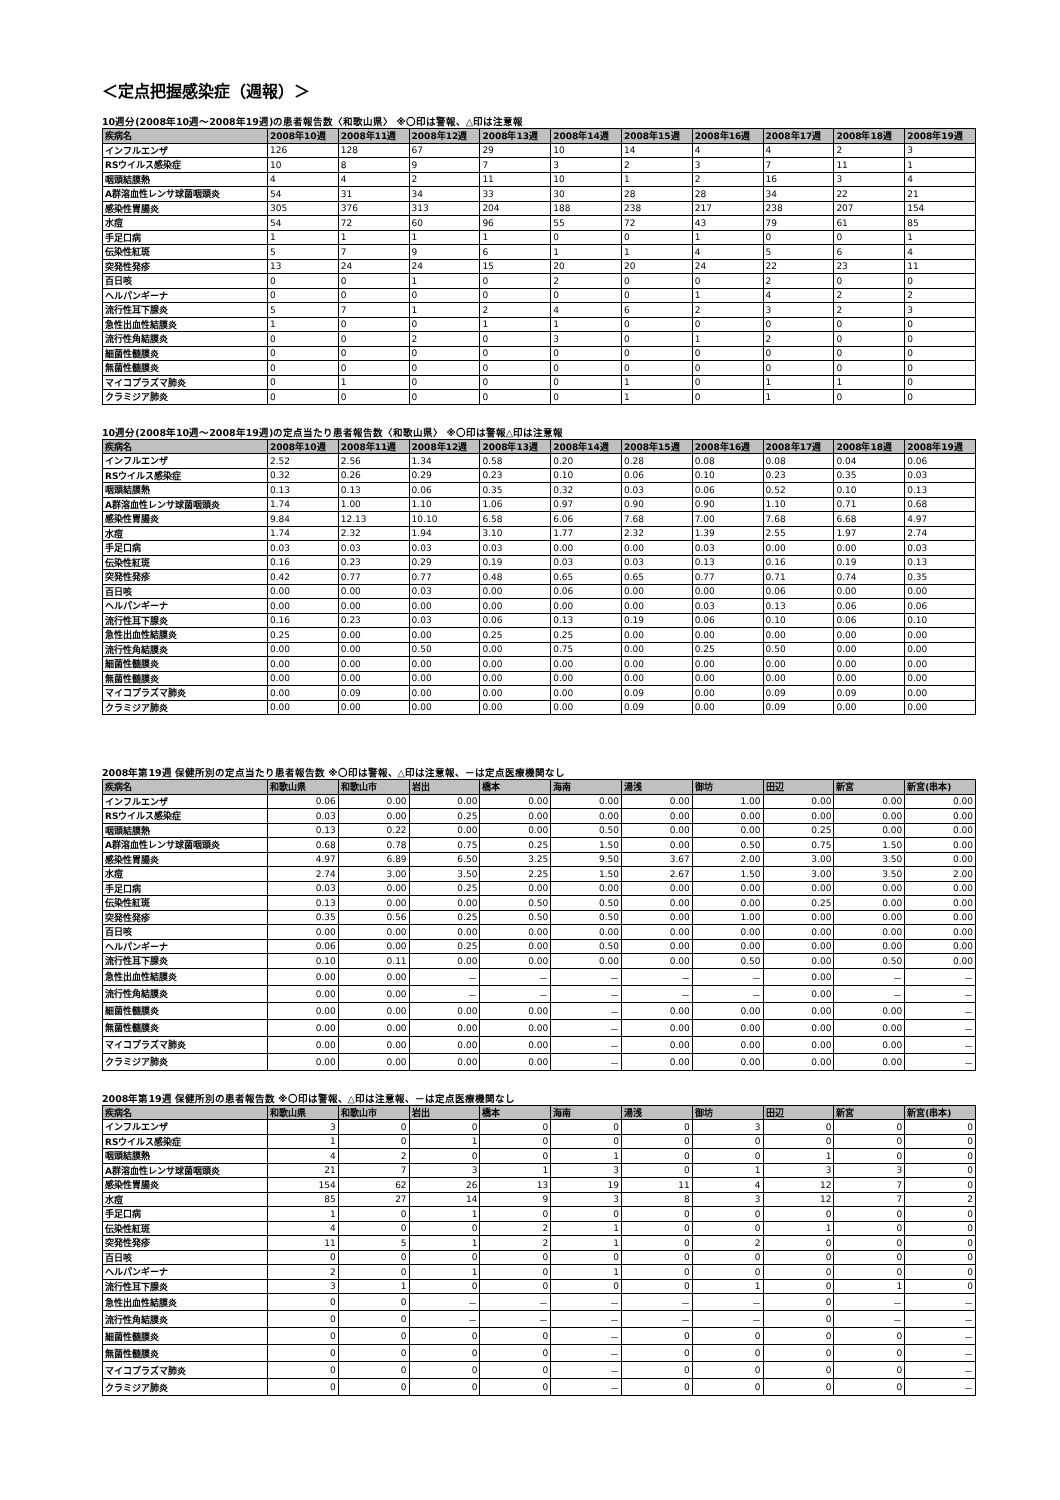＜定点把握感染症（週報）＞
10週分(2008年10週～2008年19週)の患者報告数〈和歌山県〉 ※〇印は警報、△印は注意報
| 疾病名 | 2008年10週 | 2008年11週 | 2008年12週 | 2008年13週 | 2008年14週 | 2008年15週 | 2008年16週 | 2008年17週 | 2008年18週 | 2008年19週 |
| --- | --- | --- | --- | --- | --- | --- | --- | --- | --- | --- |
| インフルエンザ | 126 | 128 | 67 | 29 | 10 | 14 | 4 | 4 | 2 | 3 |
| RSウイルス感染症 | 10 | 8 | 9 | 7 | 3 | 2 | 3 | 7 | 11 | 1 |
| 咽頭結膜熱 | 4 | 4 | 2 | 11 | 10 | 1 | 2 | 16 | 3 | 4 |
| A群溶血性レンサ球菌咽頭炎 | 54 | 31 | 34 | 33 | 30 | 28 | 28 | 34 | 22 | 21 |
| 感染性胃腸炎 | 305 | 376 | 313 | 204 | 188 | 238 | 217 | 238 | 207 | 154 |
| 水痘 | 54 | 72 | 60 | 96 | 55 | 72 | 43 | 79 | 61 | 85 |
| 手足口病 | 1 | 1 | 1 | 1 | 0 | 0 | 1 | 0 | 0 | 1 |
| 伝染性紅斑 | 5 | 7 | 9 | 6 | 1 | 1 | 4 | 5 | 6 | 4 |
| 突発性発疹 | 13 | 24 | 24 | 15 | 20 | 20 | 24 | 22 | 23 | 11 |
| 百日咳 | 0 | 0 | 1 | 0 | 2 | 0 | 0 | 2 | 0 | 0 |
| ヘルパンギーナ | 0 | 0 | 0 | 0 | 0 | 0 | 1 | 4 | 2 | 2 |
| 流行性耳下腺炎 | 5 | 7 | 1 | 2 | 4 | 6 | 2 | 3 | 2 | 3 |
| 急性出血性結膜炎 | 1 | 0 | 0 | 1 | 1 | 0 | 0 | 0 | 0 | 0 |
| 流行性角結膜炎 | 0 | 0 | 2 | 0 | 3 | 0 | 1 | 2 | 0 | 0 |
| 細菌性髄膜炎 | 0 | 0 | 0 | 0 | 0 | 0 | 0 | 0 | 0 | 0 |
| 無菌性髄膜炎 | 0 | 0 | 0 | 0 | 0 | 0 | 0 | 0 | 0 | 0 |
| マイコプラズマ肺炎 | 0 | 1 | 0 | 0 | 0 | 1 | 0 | 1 | 1 | 0 |
| クラミジア肺炎 | 0 | 0 | 0 | 0 | 0 | 1 | 0 | 1 | 0 | 0 |
10週分(2008年10週～2008年19週)の定点当たり患者報告数〈和歌山県〉 ※〇印は警報△印は注意報
| 疾病名 | 2008年10週 | 2008年11週 | 2008年12週 | 2008年13週 | 2008年14週 | 2008年15週 | 2008年16週 | 2008年17週 | 2008年18週 | 2008年19週 |
| --- | --- | --- | --- | --- | --- | --- | --- | --- | --- | --- |
| インフルエンザ | 2.52 | 2.56 | 1.34 | 0.58 | 0.20 | 0.28 | 0.08 | 0.08 | 0.04 | 0.06 |
| RSウイルス感染症 | 0.32 | 0.26 | 0.29 | 0.23 | 0.10 | 0.06 | 0.10 | 0.23 | 0.35 | 0.03 |
| 咽頭結膜熱 | 0.13 | 0.13 | 0.06 | 0.35 | 0.32 | 0.03 | 0.06 | 0.52 | 0.10 | 0.13 |
| A群溶血性レンサ球菌咽頭炎 | 1.74 | 1.00 | 1.10 | 1.06 | 0.97 | 0.90 | 0.90 | 1.10 | 0.71 | 0.68 |
| 感染性胃腸炎 | 9.84 | 12.13 | 10.10 | 6.58 | 6.06 | 7.68 | 7.00 | 7.68 | 6.68 | 4.97 |
| 水痘 | 1.74 | 2.32 | 1.94 | 3.10 | 1.77 | 2.32 | 1.39 | 2.55 | 1.97 | 2.74 |
| 手足口病 | 0.03 | 0.03 | 0.03 | 0.03 | 0.00 | 0.00 | 0.03 | 0.00 | 0.00 | 0.03 |
| 伝染性紅斑 | 0.16 | 0.23 | 0.29 | 0.19 | 0.03 | 0.03 | 0.13 | 0.16 | 0.19 | 0.13 |
| 突発性発疹 | 0.42 | 0.77 | 0.77 | 0.48 | 0.65 | 0.65 | 0.77 | 0.71 | 0.74 | 0.35 |
| 百日咳 | 0.00 | 0.00 | 0.03 | 0.00 | 0.06 | 0.00 | 0.00 | 0.06 | 0.00 | 0.00 |
| ヘルパンギーナ | 0.00 | 0.00 | 0.00 | 0.00 | 0.00 | 0.00 | 0.03 | 0.13 | 0.06 | 0.06 |
| 流行性耳下腺炎 | 0.16 | 0.23 | 0.03 | 0.06 | 0.13 | 0.19 | 0.06 | 0.10 | 0.06 | 0.10 |
| 急性出血性結膜炎 | 0.25 | 0.00 | 0.00 | 0.25 | 0.25 | 0.00 | 0.00 | 0.00 | 0.00 | 0.00 |
| 流行性角結膜炎 | 0.00 | 0.00 | 0.50 | 0.00 | 0.75 | 0.00 | 0.25 | 0.50 | 0.00 | 0.00 |
| 細菌性髄膜炎 | 0.00 | 0.00 | 0.00 | 0.00 | 0.00 | 0.00 | 0.00 | 0.00 | 0.00 | 0.00 |
| 無菌性髄膜炎 | 0.00 | 0.00 | 0.00 | 0.00 | 0.00 | 0.00 | 0.00 | 0.00 | 0.00 | 0.00 |
| マイコプラズマ肺炎 | 0.00 | 0.09 | 0.00 | 0.00 | 0.00 | 0.09 | 0.00 | 0.09 | 0.09 | 0.00 |
| クラミジア肺炎 | 0.00 | 0.00 | 0.00 | 0.00 | 0.00 | 0.09 | 0.00 | 0.09 | 0.00 | 0.00 |
2008年第19週 保健所別の定点当たり患者報告数 ※〇印は警報、△印は注意報、－は定点医療機関なし
| 疾病名 | 和歌山県 | 和歌山市 | 岩出 | 橋本 | 海南 | 湯浅 | 御坊 | 田辺 | 新宮 | 新宮(串本) |
| --- | --- | --- | --- | --- | --- | --- | --- | --- | --- | --- |
| インフルエンザ | 0.06 | 0.00 | 0.00 | 0.00 | 0.00 | 0.00 | 1.00 | 0.00 | 0.00 | 0.00 |
| RSウイルス感染症 | 0.03 | 0.00 | 0.25 | 0.00 | 0.00 | 0.00 | 0.00 | 0.00 | 0.00 | 0.00 |
| 咽頭結膜熱 | 0.13 | 0.22 | 0.00 | 0.00 | 0.50 | 0.00 | 0.00 | 0.25 | 0.00 | 0.00 |
| A群溶血性レンサ球菌咽頭炎 | 0.68 | 0.78 | 0.75 | 0.25 | 1.50 | 0.00 | 0.50 | 0.75 | 1.50 | 0.00 |
| 感染性胃腸炎 | 4.97 | 6.89 | 6.50 | 3.25 | 9.50 | 3.67 | 2.00 | 3.00 | 3.50 | 0.00 |
| 水痘 | 2.74 | 3.00 | 3.50 | 2.25 | 1.50 | 2.67 | 1.50 | 3.00 | 3.50 | 2.00 |
| 手足口病 | 0.03 | 0.00 | 0.25 | 0.00 | 0.00 | 0.00 | 0.00 | 0.00 | 0.00 | 0.00 |
| 伝染性紅斑 | 0.13 | 0.00 | 0.00 | 0.50 | 0.50 | 0.00 | 0.00 | 0.25 | 0.00 | 0.00 |
| 突発性発疹 | 0.35 | 0.56 | 0.25 | 0.50 | 0.50 | 0.00 | 1.00 | 0.00 | 0.00 | 0.00 |
| 百日咳 | 0.00 | 0.00 | 0.00 | 0.00 | 0.00 | 0.00 | 0.00 | 0.00 | 0.00 | 0.00 |
| ヘルパンギーナ | 0.06 | 0.00 | 0.25 | 0.00 | 0.50 | 0.00 | 0.00 | 0.00 | 0.00 | 0.00 |
| 流行性耳下腺炎 | 0.10 | 0.11 | 0.00 | 0.00 | 0.00 | 0.00 | 0.50 | 0.00 | 0.50 | 0.00 |
| 急性出血性結膜炎 | 0.00 | 0.00 | － | － | － | － | － | 0.00 | － | － |
| 流行性角結膜炎 | 0.00 | 0.00 | － | － | － | － | － | 0.00 | － | － |
| 細菌性髄膜炎 | 0.00 | 0.00 | 0.00 | 0.00 | － | 0.00 | 0.00 | 0.00 | 0.00 | － |
| 無菌性髄膜炎 | 0.00 | 0.00 | 0.00 | 0.00 | － | 0.00 | 0.00 | 0.00 | 0.00 | － |
| マイコプラズマ肺炎 | 0.00 | 0.00 | 0.00 | 0.00 | － | 0.00 | 0.00 | 0.00 | 0.00 | － |
| クラミジア肺炎 | 0.00 | 0.00 | 0.00 | 0.00 | － | 0.00 | 0.00 | 0.00 | 0.00 | － |
2008年第19週 保健所別の患者報告数 ※〇印は警報、△印は注意報、－は定点医療機関なし
| 疾病名 | 和歌山県 | 和歌山市 | 岩出 | 橋本 | 海南 | 湯浅 | 御坊 | 田辺 | 新宮 | 新宮(串本) |
| --- | --- | --- | --- | --- | --- | --- | --- | --- | --- | --- |
| インフルエンザ | 3 | 0 | 0 | 0 | 0 | 0 | 3 | 0 | 0 | 0 |
| RSウイルス感染症 | 1 | 0 | 1 | 0 | 0 | 0 | 0 | 0 | 0 | 0 |
| 咽頭結膜熱 | 4 | 2 | 0 | 0 | 1 | 0 | 0 | 1 | 0 | 0 |
| A群溶血性レンサ球菌咽頭炎 | 21 | 7 | 3 | 1 | 3 | 0 | 1 | 3 | 3 | 0 |
| 感染性胃腸炎 | 154 | 62 | 26 | 13 | 19 | 11 | 4 | 12 | 7 | 0 |
| 水痘 | 85 | 27 | 14 | 9 | 3 | 8 | 3 | 12 | 7 | 2 |
| 手足口病 | 1 | 0 | 1 | 0 | 0 | 0 | 0 | 0 | 0 | 0 |
| 伝染性紅斑 | 4 | 0 | 0 | 2 | 1 | 0 | 0 | 1 | 0 | 0 |
| 突発性発疹 | 11 | 5 | 1 | 2 | 1 | 0 | 2 | 0 | 0 | 0 |
| 百日咳 | 0 | 0 | 0 | 0 | 0 | 0 | 0 | 0 | 0 | 0 |
| ヘルパンギーナ | 2 | 0 | 1 | 0 | 1 | 0 | 0 | 0 | 0 | 0 |
| 流行性耳下腺炎 | 3 | 1 | 0 | 0 | 0 | 0 | 1 | 0 | 1 | 0 |
| 急性出血性結膜炎 | 0 | 0 | － | － | － | － | － | 0 | － | － |
| 流行性角結膜炎 | 0 | 0 | － | － | － | － | － | 0 | － | － |
| 細菌性髄膜炎 | 0 | 0 | 0 | 0 | － | 0 | 0 | 0 | 0 | － |
| 無菌性髄膜炎 | 0 | 0 | 0 | 0 | － | 0 | 0 | 0 | 0 | － |
| マイコプラズマ肺炎 | 0 | 0 | 0 | 0 | － | 0 | 0 | 0 | 0 | － |
| クラミジア肺炎 | 0 | 0 | 0 | 0 | － | 0 | 0 | 0 | 0 | － |